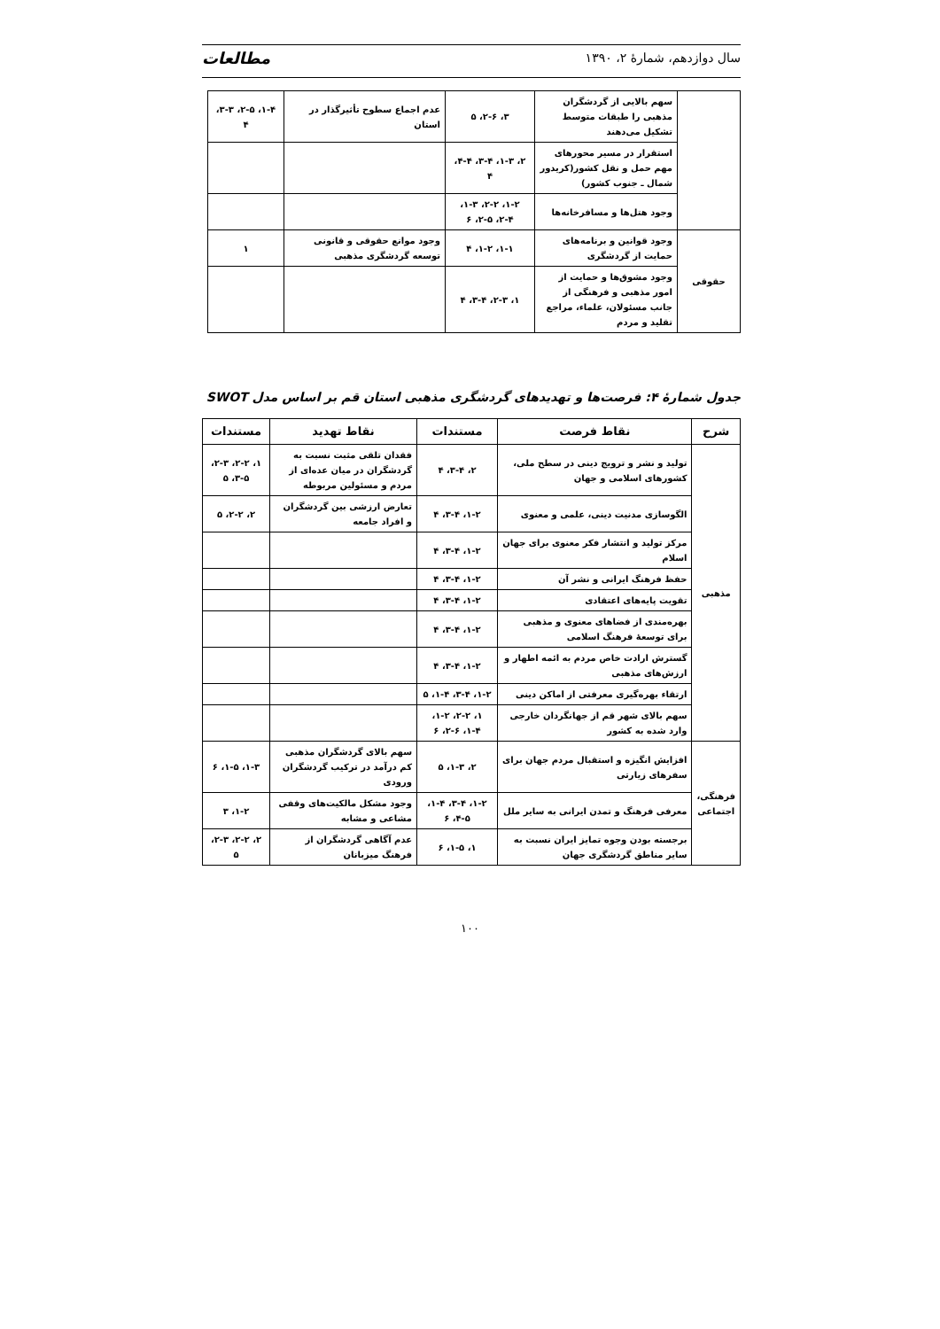سال دوازدهم، شمارهٔ ۲، ۱۳۹۰ مطالعات
| | سهم بالایی از گردشگران مذهبی را طبقات متوسط تشکیل می‌دهند | ۳، ۲-۶، ۵ | عدم اجماع سطوح تأثیرگذار در استان | ۱-۴، ۲-۵، ۳-۳، ۴ |
| | استقرار در مسیر محورهای مهم حمل و نقل کشور(کریدور شمال ـ جنوب کشور) | ۲، ۱-۳، ۳-۴، ۴-۴، ۴ | | |
| | وجود هتل‌ها و مسافرخانه‌ها | ۱-۲، ۲-۲، ۱-۳، ۲-۴، ۲-۵، ۶ | | |
| حقوقی | وجود قوانین و برنامه‌های حمایت از گردشگری | ۱-۱، ۱-۲، ۴ | وجود موانع حقوقی و قانونی توسعه گردشگری مذهبی | ۱ |
| | وجود مشوق‌ها و حمایت از امور مذهبی و فرهنگی از جانب مسئولان، علماء، مراجع تقلید و مردم | ۱، ۲-۳، ۳-۴، ۴ | | |
جدول شمارهٔ ۴: فرصت‌ها و تهدیدهای گردشگری مذهبی استان قم بر اساس مدل SWOT
| شرح | نقاط فرصت | مستندات | نقاط تهدید | مستندات |
| --- | --- | --- | --- | --- |
| مذهبی | تولید و نشر و ترویج دینی در سطح ملی، کشورهای اسلامی و جهان | ۲، ۳-۴، ۴ | فقدان تلقی مثبت نسبت به گردشگران در میان عده‌ای از مردم و مسئولین مربوطه | ۱، ۲-۲، ۲-۳، ۳-۵، ۵ |
| | الگوسازی مدنیت دینی، علمی و معنوی | ۱-۲، ۳-۴، ۴ | تعارض ارزشی بین گردشگران و افراد جامعه | ۲، ۲-۲، ۵ |
| | مرکز تولید و انتشار فکر معنوی برای جهان اسلام | ۱-۲، ۳-۴، ۴ | | |
| | حفظ فرهنگ ایرانی و نشر آن | ۱-۲، ۳-۴، ۴ | | |
| | تقویت پایه‌های اعتقادی | ۱-۲، ۳-۴، ۴ | | |
| | بهره‌مندی از فضاهای معنوی و مذهبی برای توسعهٔ فرهنگ اسلامی | ۱-۲، ۳-۴، ۴ | | |
| | گسترش ارادت خاص مردم به ائمه اطهار و ارزش‌های مذهبی | ۱-۲، ۳-۴، ۴ | | |
| | ارتقاء بهره‌گیری معرفتی از اماکن دینی | ۱-۲، ۳-۴، ۱-۴، ۵ | | |
| | سهم بالای شهر قم از جهانگردان خارجی وارد شده به کشور | ۱، ۲-۲، ۱-۲، ۱-۴، ۲-۶، ۶ | | |
| فرهنگی، اجتماعی | افزایش انگیزه و استقبال مردم جهان برای سفرهای زیارتی | ۲، ۱-۳، ۵ | سهم بالای گردشگران مذهبی کم درآمد در ترکیب گردشگران ورودی | ۱-۳، ۱-۵، ۶ |
| | معرفی فرهنگ و تمدن ایرانی به سایر ملل | ۱-۲، ۳-۴، ۱-۴، ۴-۵، ۶ | وجود مشکل مالکیت‌های وقفی مشاعی و مشابه | ۱-۲، ۳ |
| | برجسته بودن وجوه تمایز ایران نسبت به سایر مناطق گردشگری جهان | ۱، ۱-۵، ۶ | عدم آگاهی گردشگران از فرهنگ میزبانان | ۲، ۲-۲، ۲-۳، ۵ |
۱۰۰